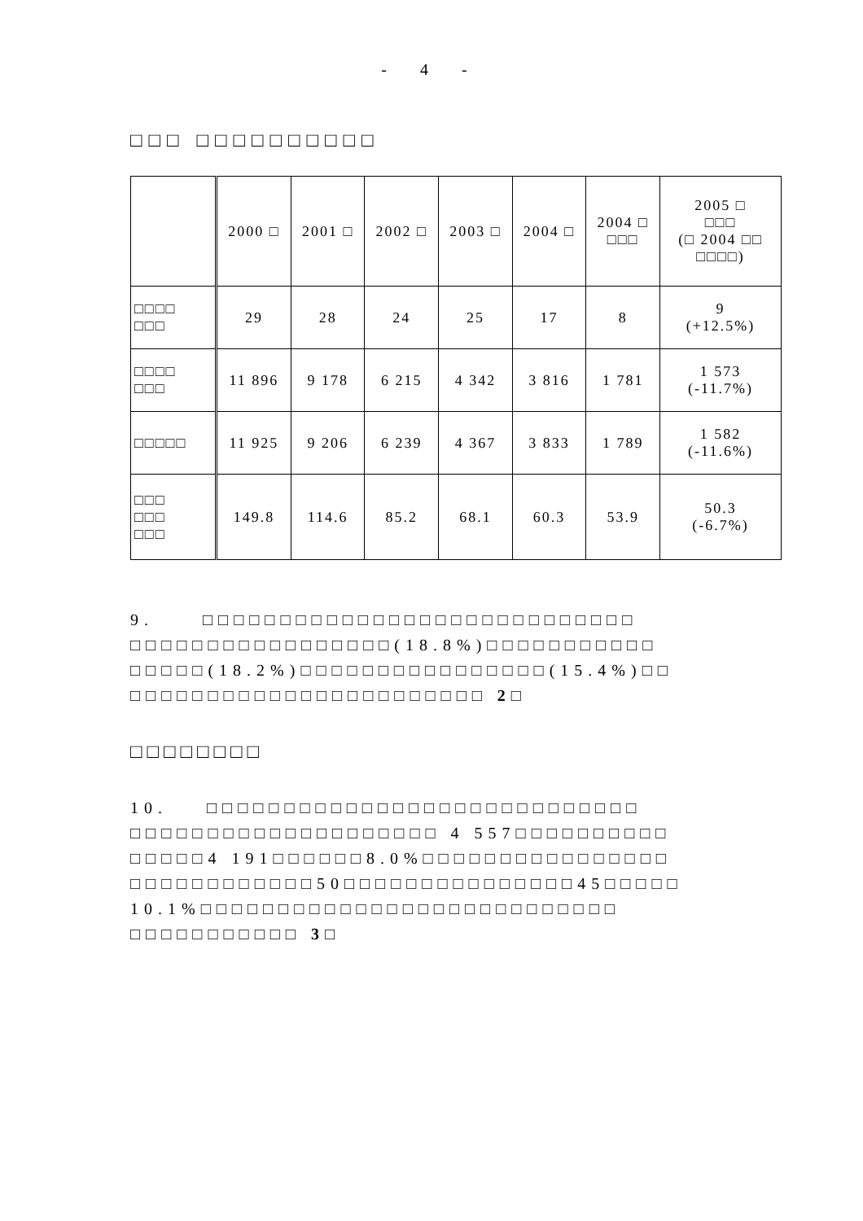- 4 -
□□□ □□□□□□□□□□
| | 2000 □ | 2001 □ | 2002 □ | 2003 □ | 2004 □ | 2004 □ □□□ | 2005 □ □□□ (□ 2004 □□ □□□□) |
| --- | --- | --- | --- | --- | --- | --- | --- |
| □□□□ □□□ | 29 | 28 | 24 | 25 | 17 | 8 | 9 (+12.5%) |
| □□□□ □□□ | 11 896 | 9 178 | 6 215 | 4 342 | 3 816 | 1 781 | 1 573 (-11.7%) |
| □□□□□ | 11 925 | 9 206 | 6 239 | 4 367 | 3 833 | 1 789 | 1 582 (-11.6%) |
| □□□ □□□ □□□ | 149.8 | 114.6 | 85.2 | 68.1 | 60.3 | 53.9 | 50.3 (-6.7%) |
9. □□□□□□□□□□□□□□□□□□□□□□□□□□□□
□□□□□□□□□□□□□□□□□(18.8%)□□□□□□□□□□□
□□□□□(18.2%)□□□□□□□□□□□□□□□□(15.4%)□□
□□□□□□□□□□□□□□□□□□□□□□□ 2□
□□□□□□□□
10. □□□□□□□□□□□□□□□□□□□□□□□□□□□□
□□□□□□□□□□□□□□□□□□□□ 4 557□□□□□□□□□□
□□□□□4 191□□□□□□8.0%□□□□□□□□□□□□□□□□
□□□□□□□□□□□□50□□□□□□□□□□□□□□□45□□□□□
10.1%□□□□□□□□□□□□□□□□□□□□□□□□□□□
□□□□□□□□□□□ 3□